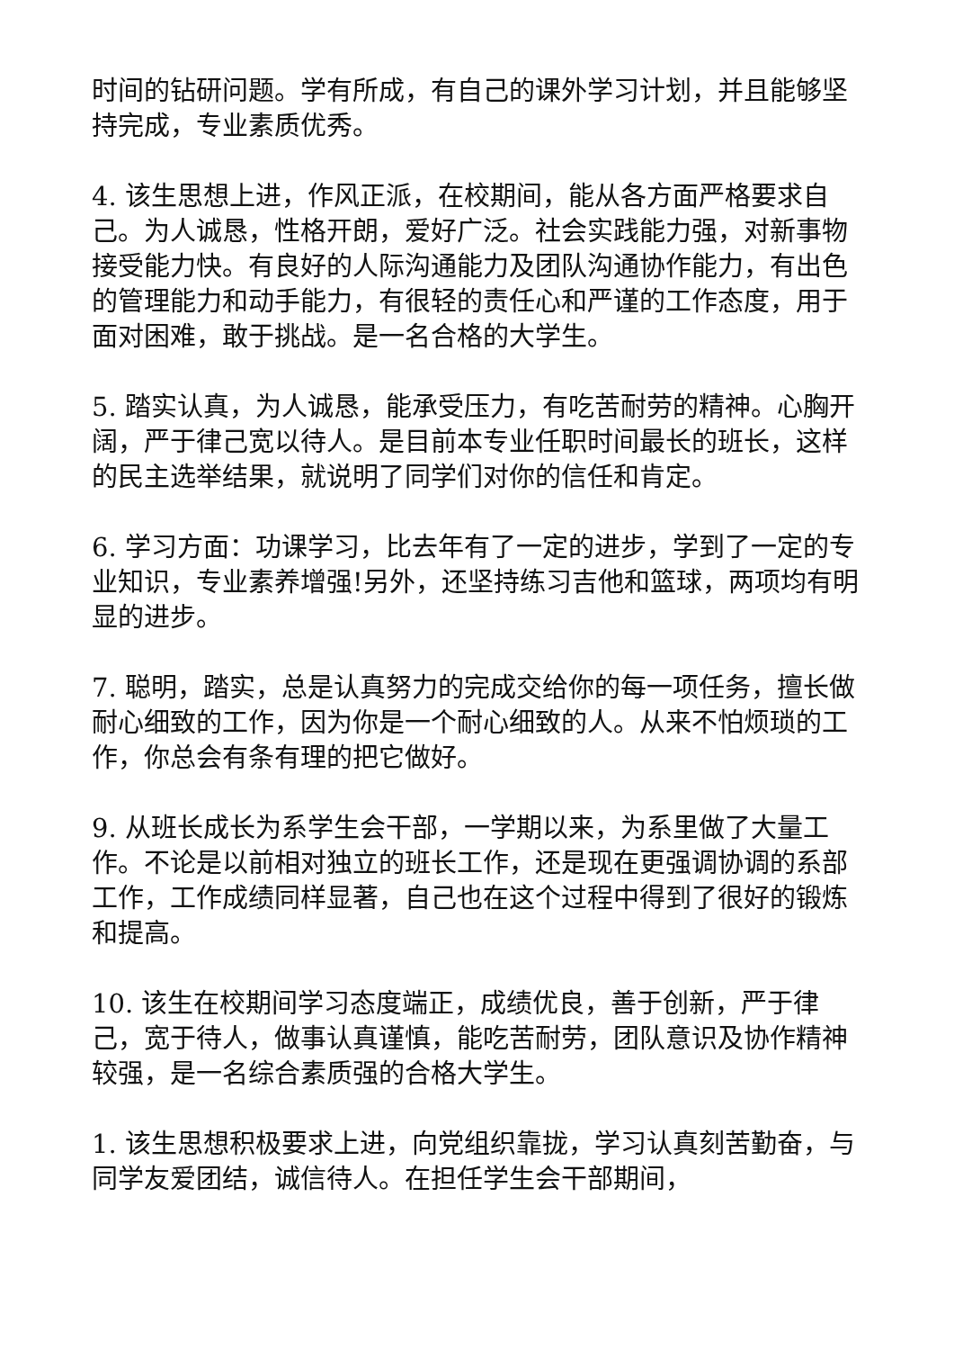时间的钻研问题。学有所成，有自己的课外学习计划，并且能够坚持完成，专业素质优秀。
4. 该生思想上进，作风正派，在校期间，能从各方面严格要求自己。为人诚恳，性格开朗，爱好广泛。社会实践能力强，对新事物接受能力快。有良好的人际沟通能力及团队沟通协作能力，有出色的管理能力和动手能力，有很轻的责任心和严谨的工作态度，用于面对困难，敢于挑战。是一名合格的大学生。
5. 踏实认真，为人诚恳，能承受压力，有吃苦耐劳的精神。心胸开阔，严于律己宽以待人。是目前本专业任职时间最长的班长，这样的民主选举结果，就说明了同学们对你的信任和肯定。
6. 学习方面：功课学习，比去年有了一定的进步，学到了一定的专业知识，专业素养增强!另外，还坚持练习吉他和篮球，两项均有明显的进步。
7. 聪明，踏实，总是认真努力的完成交给你的每一项任务，擅长做耐心细致的工作，因为你是一个耐心细致的人。从来不怕烦琐的工作，你总会有条有理的把它做好。
9. 从班长成长为系学生会干部，一学期以来，为系里做了大量工作。不论是以前相对独立的班长工作，还是现在更强调协调的系部工作，工作成绩同样显著，自己也在这个过程中得到了很好的锻炼和提高。
10. 该生在校期间学习态度端正，成绩优良，善于创新，严于律己，宽于待人，做事认真谨慎，能吃苦耐劳，团队意识及协作精神较强，是一名综合素质强的合格大学生。
1. 该生思想积极要求上进，向党组织靠拢，学习认真刻苦勤奋，与同学友爱团结，诚信待人。在担任学生会干部期间，